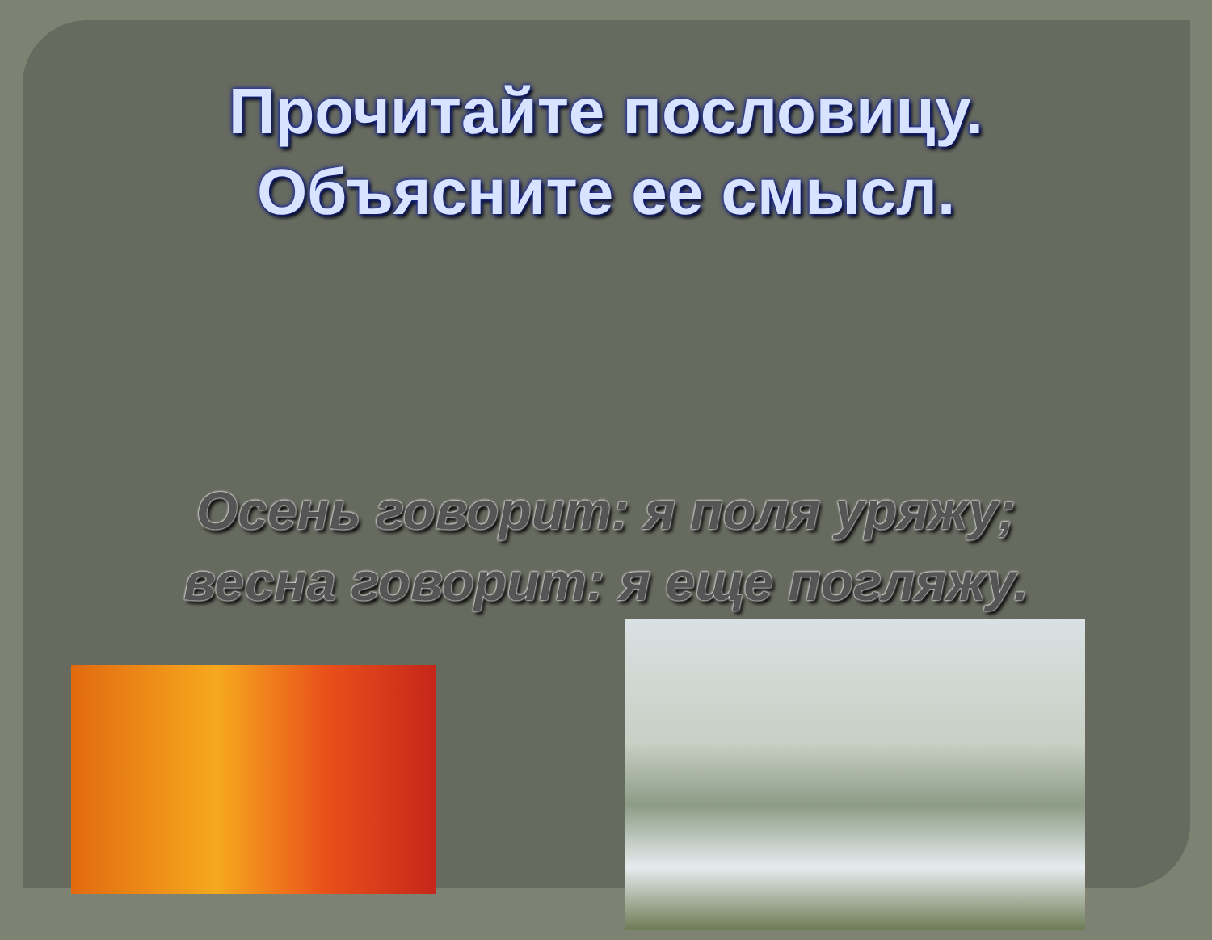Прочитайте пословицу.
Объясните ее смысл.
Осень говорит: я поля уряжу;
весна говорит: я еще погляжу.